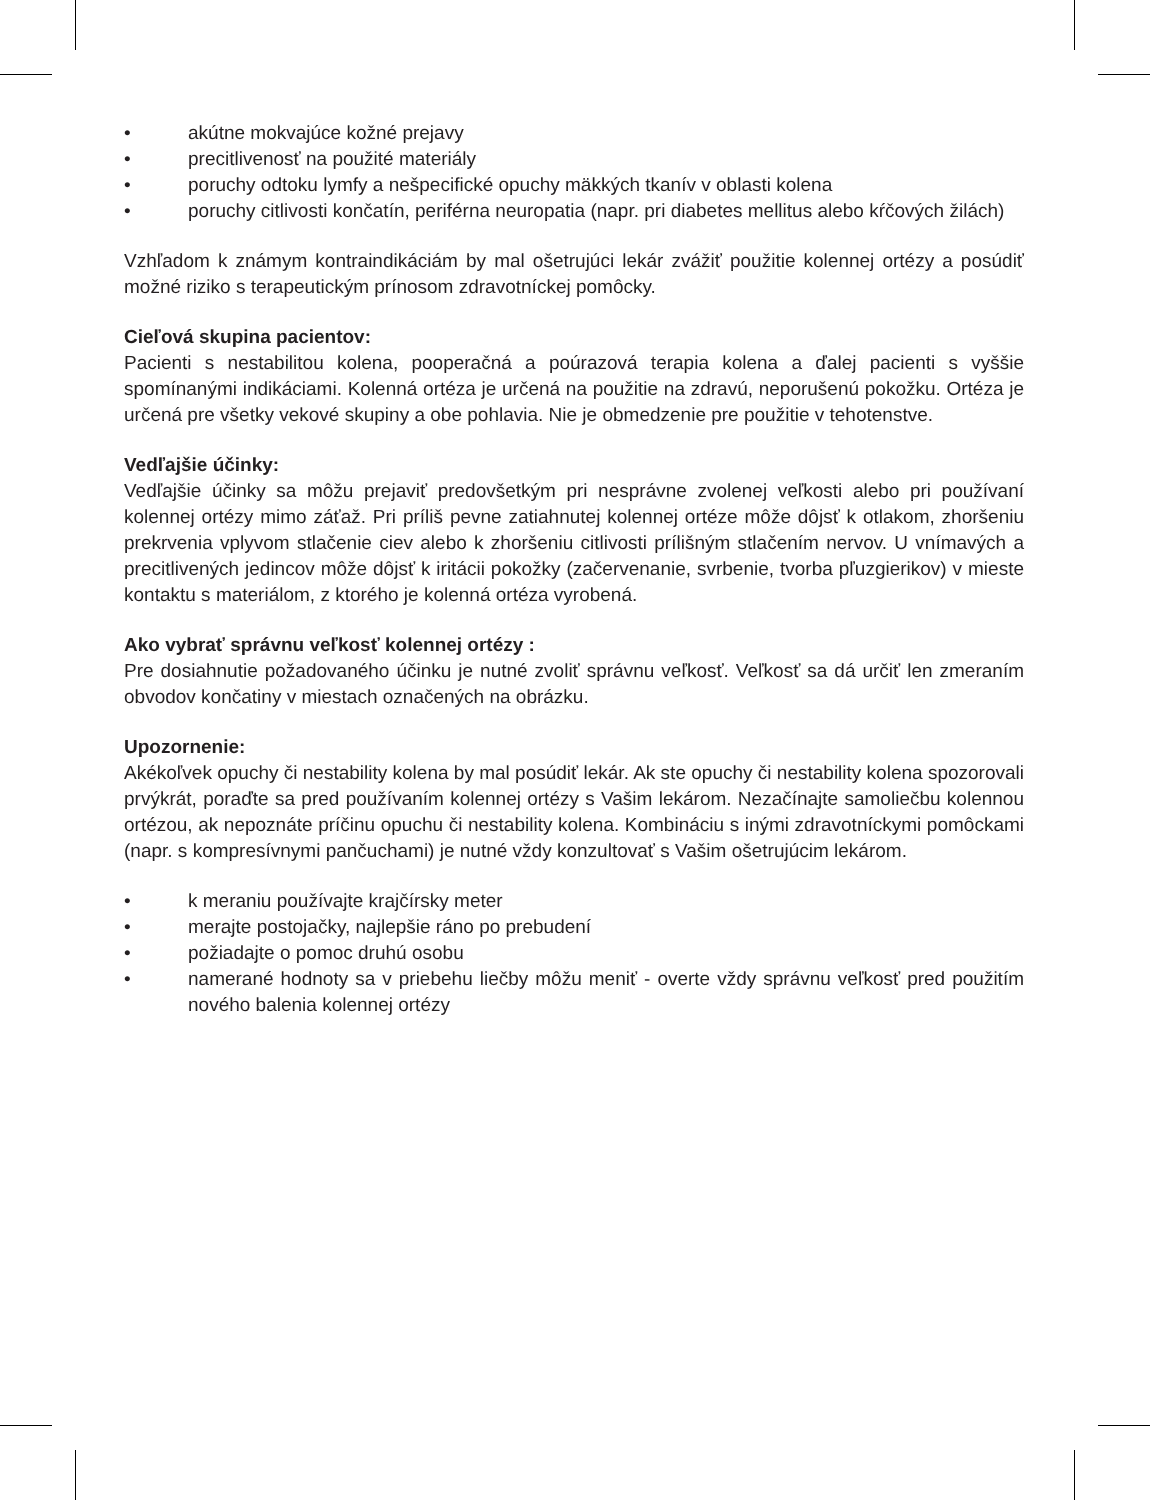• akútne mokvajúce kožné prejavy
• precitlivenosť na použité materiály
• poruchy odtoku lymfy a nešpecifické opuchy mäkkých tkanív v oblasti kolena
• poruchy citlivosti končatín, periférna neuropatia (napr. pri diabetes mellitus alebo kŕčových žilách)
Vzhľadom k známym kontraindikáciám by mal ošetrujúci lekár zvážiť použitie kolennej ortézy a posúdiť možné riziko s terapeutickým prínosom zdravotníckej pomôcky.
Cieľová skupina pacientov:
Pacienti s nestabilitou kolena, pooperačná a poúrazová terapia kolena a ďalej pacienti s vyššie spomínanými indikáciami. Kolenná ortéza je určená na použitie na zdravú, neporušenú pokožku. Ortéza je určená pre všetky vekové skupiny a obe pohlavia. Nie je obmedzenie pre použitie v tehotenstve.
Vedľajšie účinky:
Vedľajšie účinky sa môžu prejaviť predovšetkým pri nesprávne zvolenej veľkosti alebo pri používaní kolennej ortézy mimo záťaž. Pri príliš pevne zatiahnutej kolennej ortéze môže dôjsť k otlakom, zhoršeniu prekrvenia vplyvom stlačenie ciev alebo k zhoršeniu citlivosti príliš­ným stlačením nervov. U vnímavých a precitlivených jedincov môže dôjsť k iritácii pokožky (začervenanie, svrbenie, tvorba pľuzgierikov) v mieste kontaktu s materiálom, z ktorého je kolenná ortéza vyrobená.
Ako vybrať správnu veľkosť kolennej ortézy :
Pre dosiahnutie požadovaného účinku je nutné zvoliť správnu veľkosť. Veľkosť sa dá určiť len zmeraním obvodov končatiny v miestach označených na obrázku.
Upozornenie:
Akékoľvek opuchy či nestability kolena by mal posúdiť lekár. Ak ste opuchy či nestability kolena spozorovali prvýkrát, poraďte sa pred používaním kolennej ortézy s Vašim lekárom. Nezačínajte samoliečbu kolennou ortézou, ak nepoznáte príčinu opuchu či nestability kolena. Kombináciu s inými zdravotníckymi pomôckami (napr. s kompresívnymi pančuchami) je nutné vždy konzultovať s Vašim ošetrujúcim lekárom.
• k meraniu používajte krajčírsky meter
• merajte postojačky, najlepšie ráno po prebudení
• požiadajte o pomoc druhú osobu
• namerané hodnoty sa v priebehu liečby môžu meniť - overte vždy správnu veľkosť pred použitím nového balenia kolennej ortézy